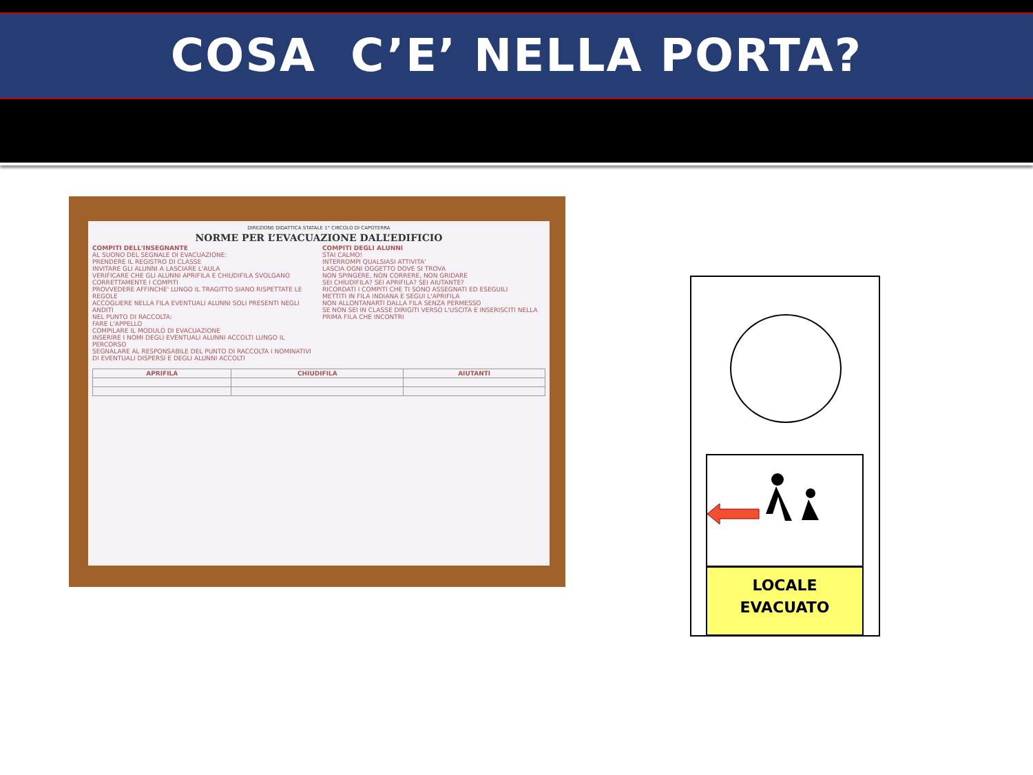COSA C’E’ NELLA PORTA?
DIREZIONE DIDATTICA STATALE 1° CIRCOLO DI CAPOTERRA
NORME PER L’EVACUAZIONE DALL’EDIFICIO
COMPITI DELL'INSEGNANTE
AL SUONO DEL SEGNALE DI EVACUAZIONE:
PRENDERE IL REGISTRO DI CLASSE
INVITARE GLI ALUNNI A LASCIARE L'AULA
VERIFICARE CHE GLI ALUNNI APRIFILA E CHIUDIFILA SVOLGANO CORRETTAMENTE I COMPITI
PROVVEDERE AFFINCHE' LUNGO IL TRAGITTO SIANO RISPETTATE LE REGOLE
ACCOGLIERE NELLA FILA EVENTUALI ALUNNI SOLI PRESENTI NEGLI ANDITI
NEL PUNTO DI RACCOLTA:
FARE L'APPELLO
COMPILARE IL MODULO DI EVACUAZIONE
INSERIRE I NOMI DEGLI EVENTUALI ALUNNI ACCOLTI LUNGO IL PERCORSO
SEGNALARE AL RESPONSABILE DEL PUNTO DI RACCOLTA I NOMINATIVI DI EVENTUALI DISPERSI E DEGLI ALUNNI ACCOLTI
COMPITI DEGLI ALUNNI
STAI CALMO!
INTERROMPI QUALSIASI ATTIVITA'
LASCIA OGNI OGGETTO DOVE SI TROVA
NON SPINGERE, NON CORRERE, NON GRIDARE
SEI CHIUDIFILA? SEI APRIFILA? SEI AIUTANTE?
RICORDATI I COMPITI CHE TI SONO ASSEGNATI ED ESEGUILI
METTITI IN FILA INDIANA E SEGUI L'APRIFILA
NON ALLONTANARTI DALLA FILA SENZA PERMESSO
SE NON SEI IN CLASSE DIRIGITI VERSO L'USCITA E INSERISCITI NELLA PRIMA FILA CHE INCONTRI
| APRIFILA | CHIUDIFILA | AIUTANTI |
| --- | --- | --- |
LOCALE
EVACUATO